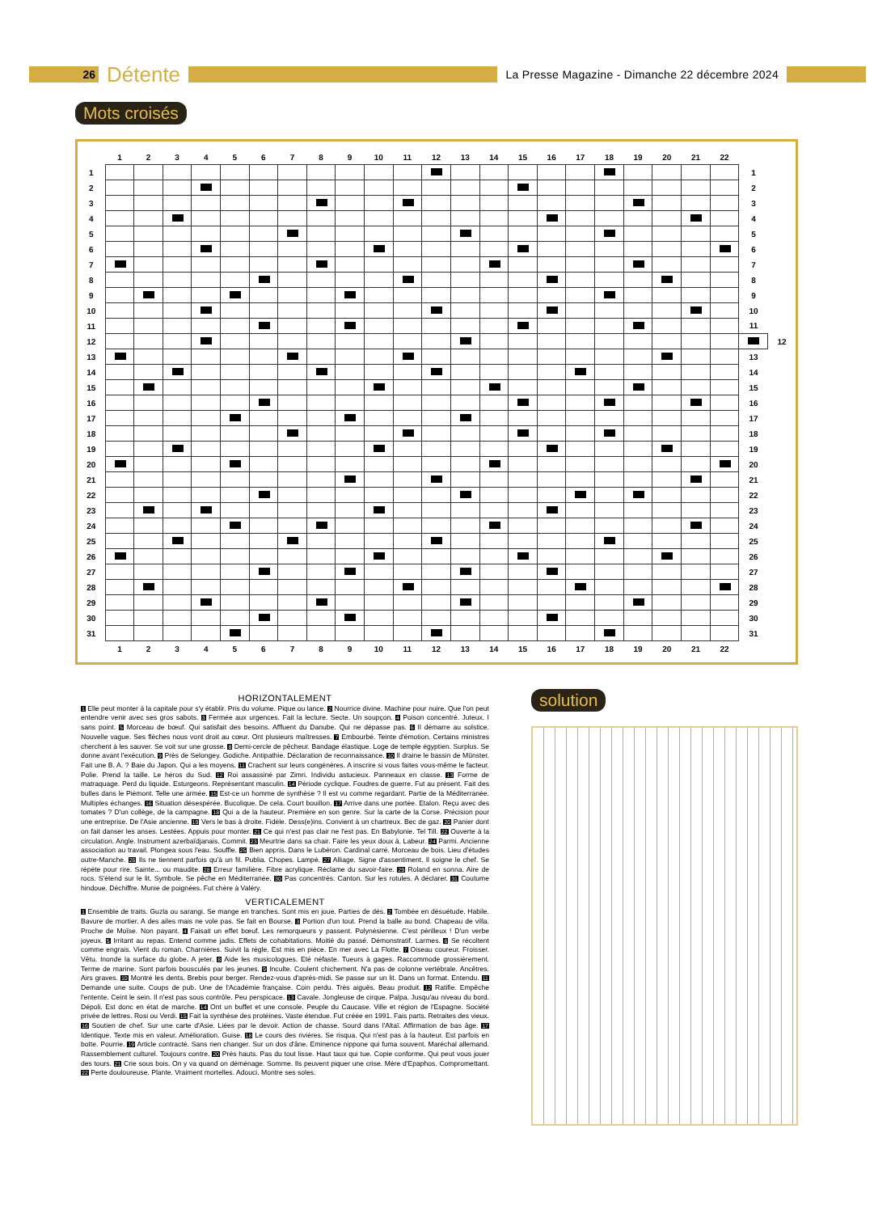26
Détente
La Presse Magazine - Dimanche 22 décembre 2024
Mots croisés
| | 1 | 2 | 3 | 4 | 5 | 6 | 7 | 8 | 9 | 10 | 11 | 12 | 13 | 14 | 15 | 16 | 17 | 18 | 19 | 20 | 21 | 22 | | |
| --- | --- | --- | --- | --- | --- | --- | --- | --- | --- | --- | --- | --- | --- | --- | --- | --- | --- | --- | --- | --- | --- | --- | --- | --- |
| 1 | | | | | | | | | | | | | | | | | | | | | | | 1 | |
| 2 | | | | | | | | | | | | | | | | | | | | | | | 2 | |
| 3 | | | | | | | | | | | | | | | | | | | | | | | 3 | |
| 4 | | | | | | | | | | | | | | | | | | | | | | | 4 | |
| 5 | | | | | | | | | | | | | | | | | | | | | | | 5 | |
| 6 | | | | | | | | | | | | | | | | | | | | | | | 6 | |
| 7 | | | | | | | | | | | | | | | | | | | | | | | 7 | |
| 8 | | | | | | | | | | | | | | | | | | | | | | | 8 | |
| 9 | | | | | | | | | | | | | | | | | | | | | | | 9 | |
| 10 | | | | | | | | | | | | | | | | | | | | | | | 10 | |
| 11 | | | | | | | | | | | | | | | | | | | | | | | 11 | |
| 12 | | | | | | | | | | | | | | | | | | | | | | | | 12 |
| 13 | | | | | | | | | | | | | | | | | | | | | | | 13 | |
| 14 | | | | | | | | | | | | | | | | | | | | | | | 14 | |
| 15 | | | | | | | | | | | | | | | | | | | | | | | 15 | |
| 16 | | | | | | | | | | | | | | | | | | | | | | | 16 | |
| 17 | | | | | | | | | | | | | | | | | | | | | | | 17 | |
| 18 | | | | | | | | | | | | | | | | | | | | | | | 18 | |
| 19 | | | | | | | | | | | | | | | | | | | | | | | 19 | |
| 20 | | | | | | | | | | | | | | | | | | | | | | | 20 | |
| 21 | | | | | | | | | | | | | | | | | | | | | | | 21 | |
| 22 | | | | | | | | | | | | | | | | | | | | | | | 22 | |
| 23 | | | | | | | | | | | | | | | | | | | | | | | 23 | |
| 24 | | | | | | | | | | | | | | | | | | | | | | | 24 | |
| 25 | | | | | | | | | | | | | | | | | | | | | | | 25 | |
| 26 | | | | | | | | | | | | | | | | | | | | | | | 26 | |
| 27 | | | | | | | | | | | | | | | | | | | | | | | 27 | |
| 28 | | | | | | | | | | | | | | | | | | | | | | | 28 | |
| 29 | | | | | | | | | | | | | | | | | | | | | | | 29 | |
| 30 | | | | | | | | | | | | | | | | | | | | | | | 30 | |
| 31 | | | | | | | | | | | | | | | | | | | | | | | 31 | |
| | 1 | 2 | 3 | 4 | 5 | 6 | 7 | 8 | 9 | 10 | 11 | 12 | 13 | 14 | 15 | 16 | 17 | 18 | 19 | 20 | 21 | 22 | | |
HORIZONTALEMENT
1 Elle peut monter à la capitale pour s'y établir. Pris du volume. Pique ou lance. 2 Nourrice divine. Machine pour nuire. Que l'on peut entendre venir avec ses gros sabots. 3 Fermée aux urgences. Fait la lecture. Secte. Un soupçon. 4 Poison concentré. Juteux. I sans point. 5 Morceau de bœuf. Qui satisfait des besoins. Affluent du Danube. Qui ne dépasse pas. 6 Il démarre au solstice. Nouvelle vague. Ses flèches nous vont droit au cœur. Ont plusieurs maîtresses. 7 Embourbé. Teinte d'émotion. Certains ministres cherchent à les sauver. Se voit sur une grosse. 8 Demi-cercle de pêcheur. Bandage élastique. Loge de temple égyptien. Surplus. Se donne avant l'exécution. 9 Près de Selongey. Godiche. Antipathie. Déclaration de reconnaissance. 10 Il draine le bassin de Münster. Fait une B. A. ? Baie du Japon. Qui a les moyens. 11 Crachent sur leurs congénères. A inscrire si vous faites vous-même le facteur. Polie. Prend la taille. Le héros du Sud. 12 Roi assassiné par Zimri. Individu astucieux. Panneaux en classe. 13 Forme de matraquage. Perd du liquide. Esturgeons. Représentant masculin. 14 Période cyclique. Foudres de guerre. Fut au présent. Fait des bulles dans le Piémont. Telle une armée. 15 Est-ce un homme de synthèse ? Il est vu comme regardant. Partie de la Méditerranée. Multiples échanges. 16 Situation désespérée. Bucolique. De cela. Court bouillon. 17 Arrive dans une portée. Etalon. Reçu avec des tomates ? D'un collège, de la campagne. 18 Qui a de la hauteur. Première en son genre. Sur la carte de la Corse. Précision pour une entreprise. De l'Asie ancienne. 19 Vers le bas à droite. Fidèle. Dess(e)ins. Convient à un chartreux. Bec de gaz. 20 Panier dont on fait danser les anses. Lestées. Appuis pour monter. 21 Ce qui n'est pas clair ne l'est pas. En Babylonie. Tel Till. 22 Ouverte à la circulation. Angle. Instrument azerbaïdjanais. Commit. 23 Meurtrie dans sa chair. Faire les yeux doux à. Labeur. 24 Parmi. Ancienne association au travail. Plongea sous l'eau. Souffle. 25 Bien appris. Dans le Lubéron. Cardinal carré. Morceau de bois. Lieu d'études outre-Manche. 26 Ils ne tiennent parfois qu'à un fil. Publia. Chopes. Lampé. 27 Alliage. Signe d'assentiment. Il soigne le chef. Se répète pour rire. Sainte... ou maudite. 28 Erreur familière. Fibre acrylique. Réclame du savoir-faire. 29 Roland en sonna. Aire de rocs. S'étend sur le lit. Symbole. Se pêche en Méditerranée. 30 Pas concentrés. Canton. Sur les rotules. A déclarer. 31 Coutume hindoue. Déchiffre. Munie de poignées. Fut chère à Valéry.
VERTICALEMENT
1 Ensemble de traits. Guzla ou sarangi. Se mange en tranches. Sont mis en joue. Parties de dés. 2 Tombée en désuétude. Habile. Bavure de mortier. A des ailes mais ne vole pas. Se fait en Bourse. 3 Portion d'un tout. Prend la balle au bond. Chapeau de villa. Proche de Moïse. Non payant. 4 Faisait un effet bœuf. Les remorqueurs y passent. Polynésienne. C'est périlleux ! D'un verbe joyeux. 5 Irritant au repas. Entend comme jadis. Effets de cohabitations. Moitié du passé. Démonstratif. Larmes. 6 Se récoltent comme engrais. Vient du roman. Charnières. Suivit la règle. Est mis en pièce. En mer avec La Flotte. 7 Oiseau coureur. Froisser. Vêtu. Inonde la surface du globe. A jeter. 8 Aide les musicologues. Eté néfaste. Tueurs à gages. Raccommode grossièrement. Terme de marine. Sont parfois bousculés par les jeunes. 9 Inculte. Coulent chichement. N'a pas de colonne vertébrale. Ancêtres. Airs graves. 10 Montré les dents. Brebis pour berger. Rendez-vous d'après-midi. Se passe sur un lit. Dans un format. Entendu. 11 Demande une suite. Coups de pub. Une de l'Académie française. Coin perdu. Très aiguës. Beau produit. 12 Ratifie. Empêche l'entente. Ceint le sein. Il n'est pas sous contrôle. Peu perspicace. 13 Cavale. Jongleuse de cirque. Palpa. Jusqu'au niveau du bord. Dépoli. Est donc en état de marche. 14 Ont un buffet et une console. Peuple du Caucase. Ville et région de l'Espagne. Société privée de lettres. Rosi ou Verdi. 15 Fait la synthèse des protéines. Vaste étendue. Fut créée en 1991. Fais parts. Retraites des vieux. 16 Soutien de chef. Sur une carte d'Asie. Liées par le devoir. Action de chasse. Sourd dans l'Altaï. Affirmation de bas âge. 17 Identique. Texte mis en valeur. Amélioration. Guise. 18 Le cours des rivières. Se risqua. Qui n'est pas à la hauteur. Est parfois en botte. Pourrie. 19 Article contracté. Sans rien changer. Sur un dos d'âne. Eminence nippone qui fuma souvent. Maréchal allemand. Rassemblement culturel. Toujours contre. 20 Prés hauts. Pas du tout lisse. Haut taux qui tue. Copie conforme. Qui peut vous jouer des tours. 21 Crie sous bois. On y va quand on déménage. Somme. Ils peuvent piquer une crise. Mère d'Epaphos. Compromettant. 22 Perte douloureuse. Plante. Vraiment mortelles. Adouci. Montre ses soles.
solution